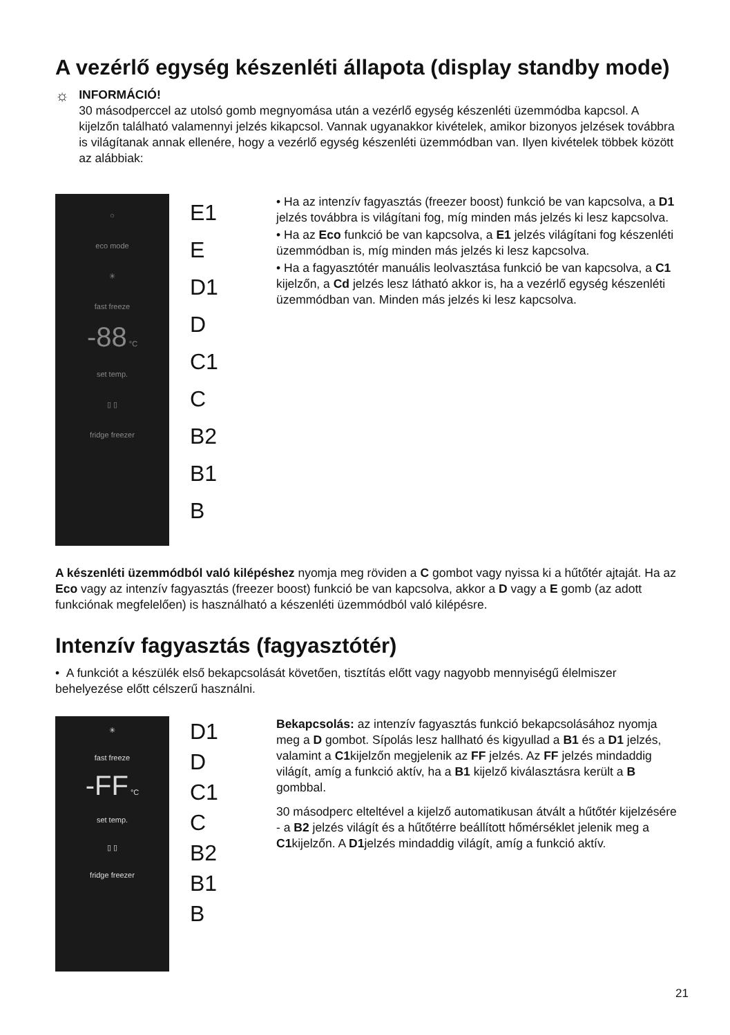A vezérlő egység készenléti állapota (display standby mode)
☼
INFORMÁCIÓ!
30 másodperccel az utolsó gomb megnyomása után a vezérlő egység készenléti üzemmódba kapcsol. A kijelzőn található valamennyi jelzés kikapcsol. Vannak ugyanakkor kivételek, amikor bizonyos jelzések továbbra is világítanak annak ellenére, hogy a vezérlő egység készenléti üzemmódban van. Ilyen kivételek többek között az alábbiak:
○
eco mode
✳
fast freeze
-88 °C
set temp.
▯ ▯
fridge freezer
E1
E
D1
D
C1
C
B2
B1
B
• Ha az intenzív fagyasztás (freezer boost) funkció be van kapcsolva, a D1 jelzés továbbra is világítani fog, míg minden más jelzés ki lesz kapcsolva.
• Ha az Eco funkció be van kapcsolva, a E1 jelzés világítani fog készenléti üzemmódban is, míg minden más jelzés ki lesz kapcsolva.
• Ha a fagyasztótér manuális leolvasztása funkció be van kapcsolva, a C1 kijelzőn, a Cd jelzés lesz látható akkor is, ha a vezérlő egység készenléti üzemmódban van. Minden más jelzés ki lesz kapcsolva.
A készenléti üzemmódból való kilépéshez nyomja meg röviden a C gombot vagy nyissa ki a hűtőtér ajtaját. Ha az Eco vagy az intenzív fagyasztás (freezer boost) funkció be van kapcsolva, akkor a D vagy a E gomb (az adott funkciónak megfelelően) is használható a készenléti üzemmódból való kilépésre.
Intenzív fagyasztás (fagyasztótér)
• A funkciót a készülék első bekapcsolását követően, tisztítás előtt vagy nagyobb mennyiségű élelmiszer behelyezése előtt célszerű használni.
✳
fast freeze
-FF °C
set temp.
▯ ▯
fridge freezer
D1
D
C1
C
B2
B1
B
Bekapcsolás: az intenzív fagyasztás funkció bekapcsolásához nyomja meg a D gombot. Sípolás lesz hallható és kigyullad a B1 és a D1 jelzés, valamint a C1kijelzőn megjelenik az FF jelzés. Az FF jelzés mindaddig világít, amíg a funkció aktív, ha a B1 kijelző kiválasztásra került a B gombbal.
30 másodperc elteltével a kijelző automatikusan átvált a hűtőtér kijelzésére - a B2 jelzés világít és a hűtőtérre beállított hőmérséklet jelenik meg a C1kijelzőn. A D1jelzés mindaddig világít, amíg a funkció aktív.
21